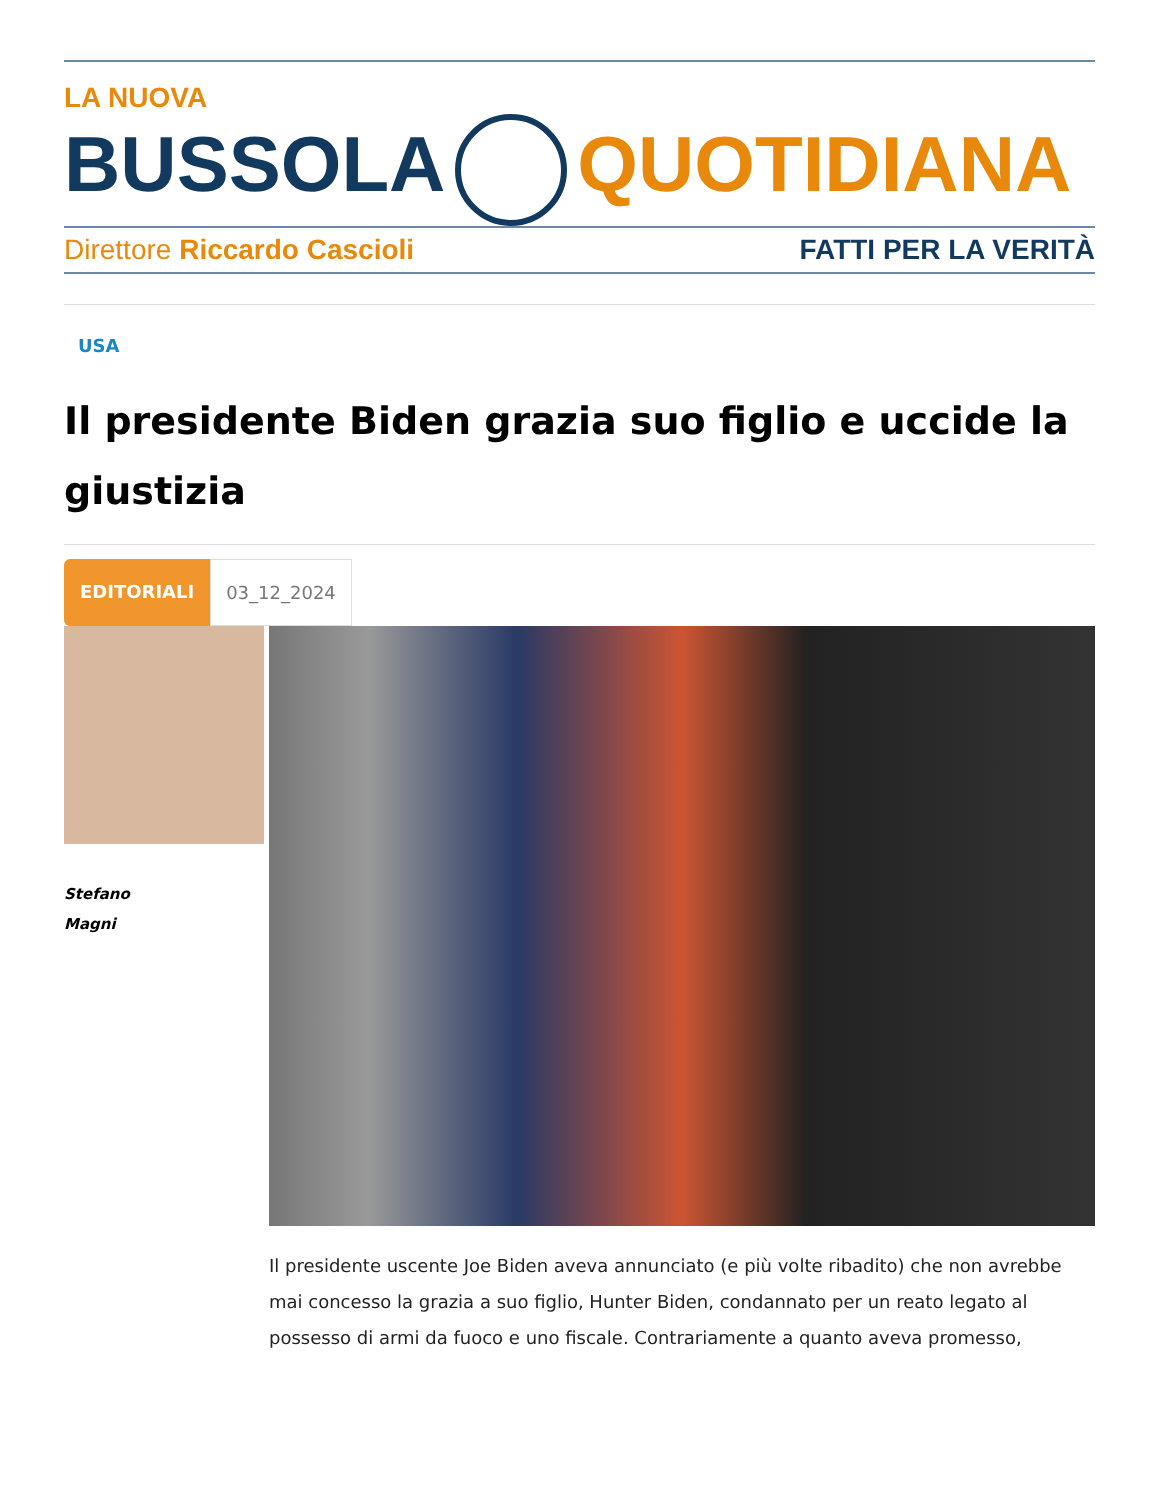LA NUOVA
BUSSOLA QUOTIDIANA
Direttore Riccardo Cascioli FATTI PER LA VERITÀ
USA
Il presidente Biden grazia suo figlio e uccide la giustizia
EDITORIALI 03_12_2024
Stefano
Magni
Il presidente uscente Joe Biden aveva annunciato (e più volte ribadito) che non avrebbe mai concesso la grazia a suo figlio, Hunter Biden, condannato per un reato legato al possesso di armi da fuoco e uno fiscale. Contrariamente a quanto aveva promesso,